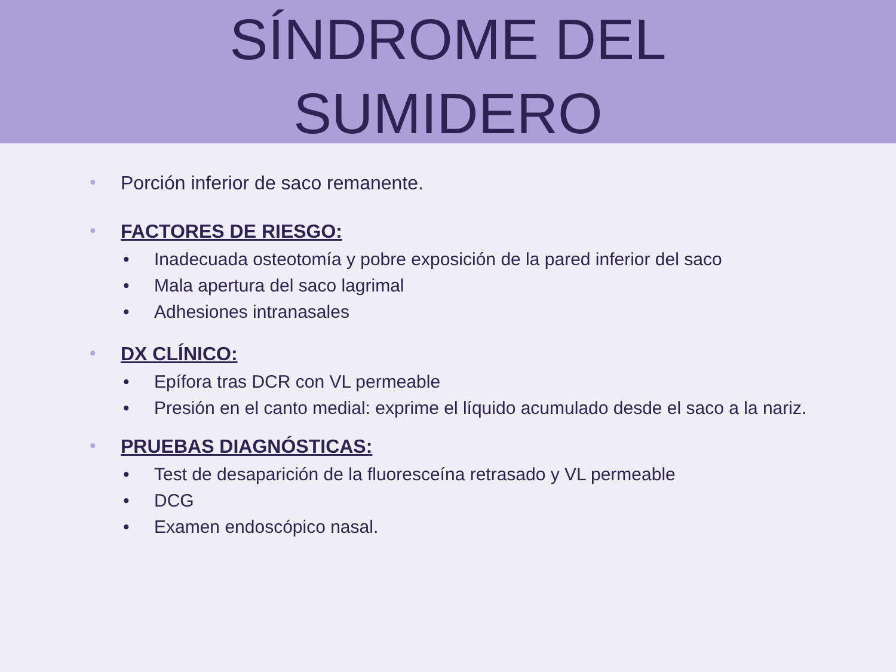SÍNDROME DEL
SUMIDERO
• Porción inferior de saco remanente.
• FACTORES DE RIESGO:
• Inadecuada osteotomía y pobre exposición de la pared inferior del saco
• Mala apertura del saco lagrimal
• Adhesiones intranasales
• DX CLÍNICO:
• Epífora tras DCR con VL permeable
• Presión en el canto medial: exprime el líquido acumulado desde el saco a la nariz.
• PRUEBAS DIAGNÓSTICAS:
• Test de desaparición de la fluoresceína retrasado y VL permeable
• DCG
• Examen endoscópico nasal.